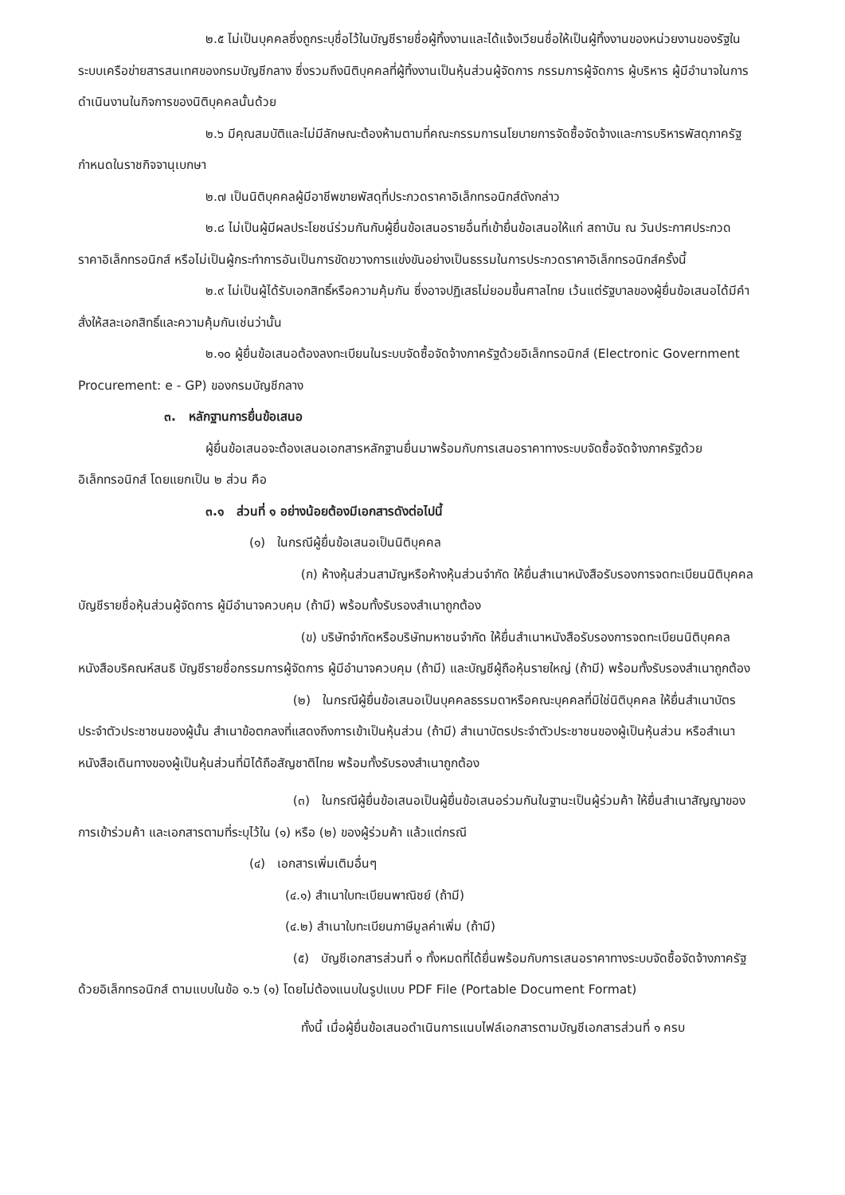๒.๕ ไม่เป็นบุคคลซึ่งถูกระบุชื่อไว้ในบัญชีรายชื่อผู้ทิ้งงานและได้แจ้งเวียนชื่อให้เป็นผู้ทิ้งงานของหน่วยงานของรัฐในระบบเครือข่ายสารสนเทศของกรมบัญชีกลาง ซึ่งรวมถึงนิติบุคคลที่ผู้ทิ้งงานเป็นหุ้นส่วนผู้จัดการ กรรมการผู้จัดการ ผู้บริหาร ผู้มีอำนาจในการดำเนินงานในกิจการของนิติบุคคลนั้นด้วย
๒.๖ มีคุณสมบัติและไม่มีลักษณะต้องห้ามตามที่คณะกรรมการนโยบายการจัดซื้อจัดจ้างและการบริหารพัสดุภาครัฐกำหนดในราชกิจจานุเบกษา
๒.๗ เป็นนิติบุคคลผู้มีอาชีพขายพัสดุที่ประกวดราคาอิเล็กทรอนิกส์ดังกล่าว
๒.๘ ไม่เป็นผู้มีผลประโยชน์ร่วมกันกับผู้ยื่นข้อเสนอรายอื่นที่เข้ายื่นข้อเสนอให้แก่ สถาบัน ณ วันประกาศประกวดราคาอิเล็กทรอนิกส์ หรือไม่เป็นผู้กระทำการอันเป็นการขัดขวางการแข่งขันอย่างเป็นธรรมในการประกวดราคาอิเล็กทรอนิกส์ครั้งนี้
๒.๙ ไม่เป็นผู้ได้รับเอกสิทธิ์หรือความคุ้มกัน ซึ่งอาจปฏิเสธไม่ยอมขึ้นศาลไทย เว้นแต่รัฐบาลของผู้ยื่นข้อเสนอได้มีคำสั่งให้สละเอกสิทธิ์และความคุ้มกันเช่นว่านั้น
๒.๑๐ ผู้ยื่นข้อเสนอต้องลงทะเบียนในระบบจัดซื้อจัดจ้างภาครัฐด้วยอิเล็กทรอนิกส์ (Electronic Government Procurement: e - GP) ของกรมบัญชีกลาง
๓. หลักฐานการยื่นข้อเสนอ
ผู้ยื่นข้อเสนอจะต้องเสนอเอกสารหลักฐานยื่นมาพร้อมกับการเสนอราคาทางระบบจัดซื้อจัดจ้างภาครัฐด้วยอิเล็กทรอนิกส์ โดยแยกเป็น ๒ ส่วน คือ
๓.๑ ส่วนที่ ๑ อย่างน้อยต้องมีเอกสารดังต่อไปนี้
(๑) ในกรณีผู้ยื่นข้อเสนอเป็นนิติบุคคล
(ก) ห้างหุ้นส่วนสามัญหรือห้างหุ้นส่วนจำกัด ให้ยื่นสำเนาหนังสือรับรองการจดทะเบียนนิติบุคคล บัญชีรายชื่อหุ้นส่วนผู้จัดการ ผู้มีอำนาจควบคุม (ถ้ามี) พร้อมทั้งรับรองสำเนาถูกต้อง
(ข) บริษัทจำกัดหรือบริษัทมหาชนจำกัด ให้ยื่นสำเนาหนังสือรับรองการจดทะเบียนนิติบุคคล หนังสือบริคณห์สนธิ บัญชีรายชื่อกรรมการผู้จัดการ ผู้มีอำนาจควบคุม (ถ้ามี) และบัญชีผู้ถือหุ้นรายใหญ่ (ถ้ามี) พร้อมทั้งรับรองสำเนาถูกต้อง
(๒) ในกรณีผู้ยื่นข้อเสนอเป็นบุคคลธรรมดาหรือคณะบุคคลที่มิใช่นิติบุคคล ให้ยื่นสำเนาบัตรประจำตัวประชาชนของผู้นั้น สำเนาข้อตกลงที่แสดงถึงการเข้าเป็นหุ้นส่วน (ถ้ามี) สำเนาบัตรประจำตัวประชาชนของผู้เป็นหุ้นส่วน หรือสำเนาหนังสือเดินทางของผู้เป็นหุ้นส่วนที่มิได้ถือสัญชาติไทย พร้อมทั้งรับรองสำเนาถูกต้อง
(๓) ในกรณีผู้ยื่นข้อเสนอเป็นผู้ยื่นข้อเสนอร่วมกันในฐานะเป็นผู้ร่วมค้า ให้ยื่นสำเนาสัญญาของการเข้าร่วมค้า และเอกสารตามที่ระบุไว้ใน (๑) หรือ (๒) ของผู้ร่วมค้า แล้วแต่กรณี
(๔) เอกสารเพิ่มเติมอื่นๆ
(๔.๑) สำเนาใบทะเบียนพาณิชย์ (ถ้ามี)
(๔.๒) สำเนาใบทะเบียนภาษีมูลค่าเพิ่ม (ถ้ามี)
(๕) บัญชีเอกสารส่วนที่ ๑ ทั้งหมดที่ได้ยื่นพร้อมกับการเสนอราคาทางระบบจัดซื้อจัดจ้างภาครัฐด้วยอิเล็กทรอนิกส์ ตามแบบในข้อ ๑.๖ (๑) โดยไม่ต้องแนบในรูปแบบ PDF File (Portable Document Format)
ทั้งนี้ เมื่อผู้ยื่นข้อเสนอดำเนินการแนบไฟล์เอกสารตามบัญชีเอกสารส่วนที่ ๑ ครบ